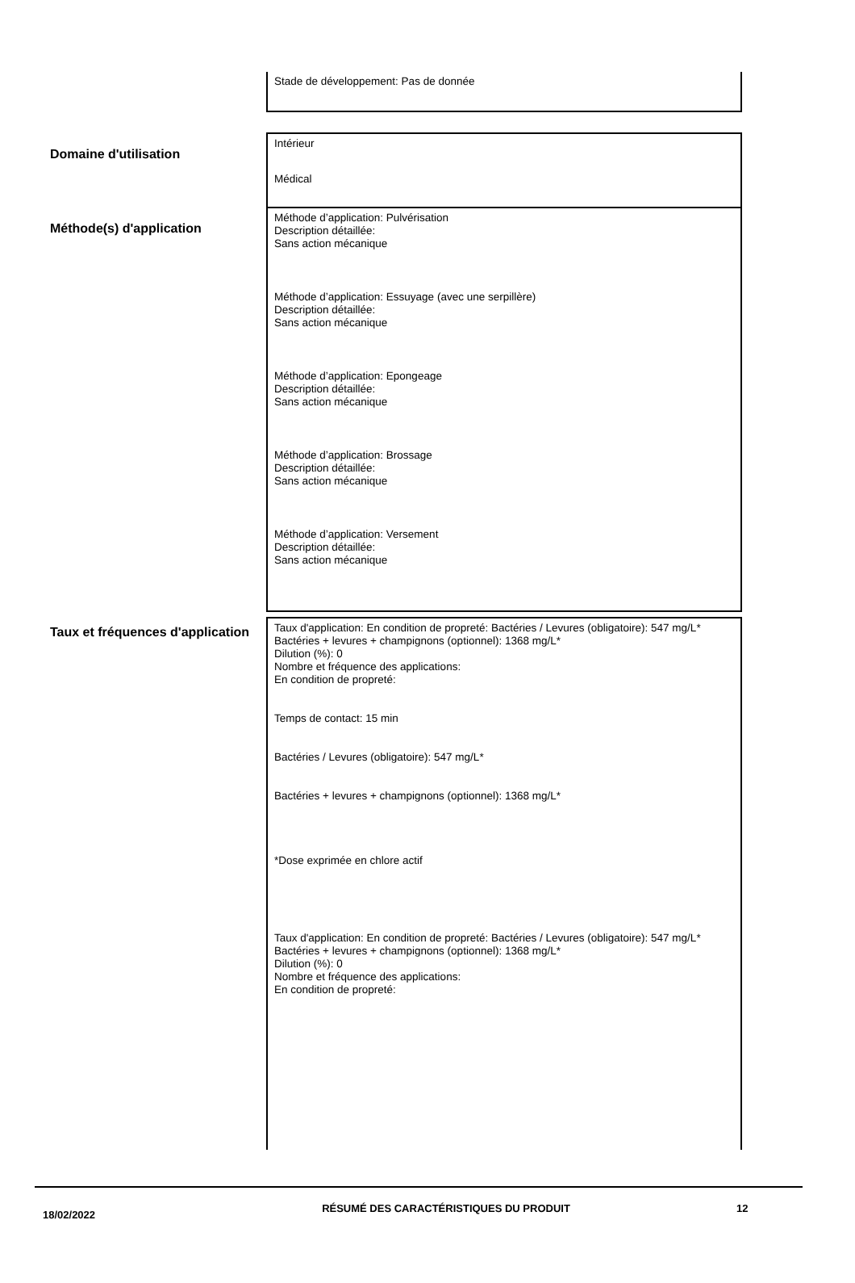Stade de développement: Pas de donnée
Domaine d'utilisation
Intérieur
Médical
Méthode(s) d'application
Méthode d’application: Pulvérisation
Description détaillée:
Sans action mécanique
Méthode d’application: Essuyage (avec une serpillère)
Description détaillée:
Sans action mécanique
Méthode d’application: Epongeage
Description détaillée:
Sans action mécanique
Méthode d’application: Brossage
Description détaillée:
Sans action mécanique
Méthode d’application: Versement
Description détaillée:
Sans action mécanique
Taux et fréquences d'application
Taux d'application: En condition de propreté: Bactéries / Levures (obligatoire): 547 mg/L* Bactéries + levures + champignons (optionnel): 1368 mg/L*
Dilution (%): 0
Nombre et fréquence des applications:
En condition de propreté:
Temps de contact: 15 min
Bactéries / Levures (obligatoire): 547 mg/L*
Bactéries + levures + champignons (optionnel): 1368 mg/L*
*Dose exprimée en chlore actif
Taux d'application: En condition de propreté: Bactéries / Levures (obligatoire): 547 mg/L* Bactéries + levures + champignons (optionnel): 1368 mg/L*
Dilution (%): 0
Nombre et fréquence des applications:
En condition de propreté:
18/02/2022
RÉSUMÉ DES CARACTÉRISTIQUES DU PRODUIT 12